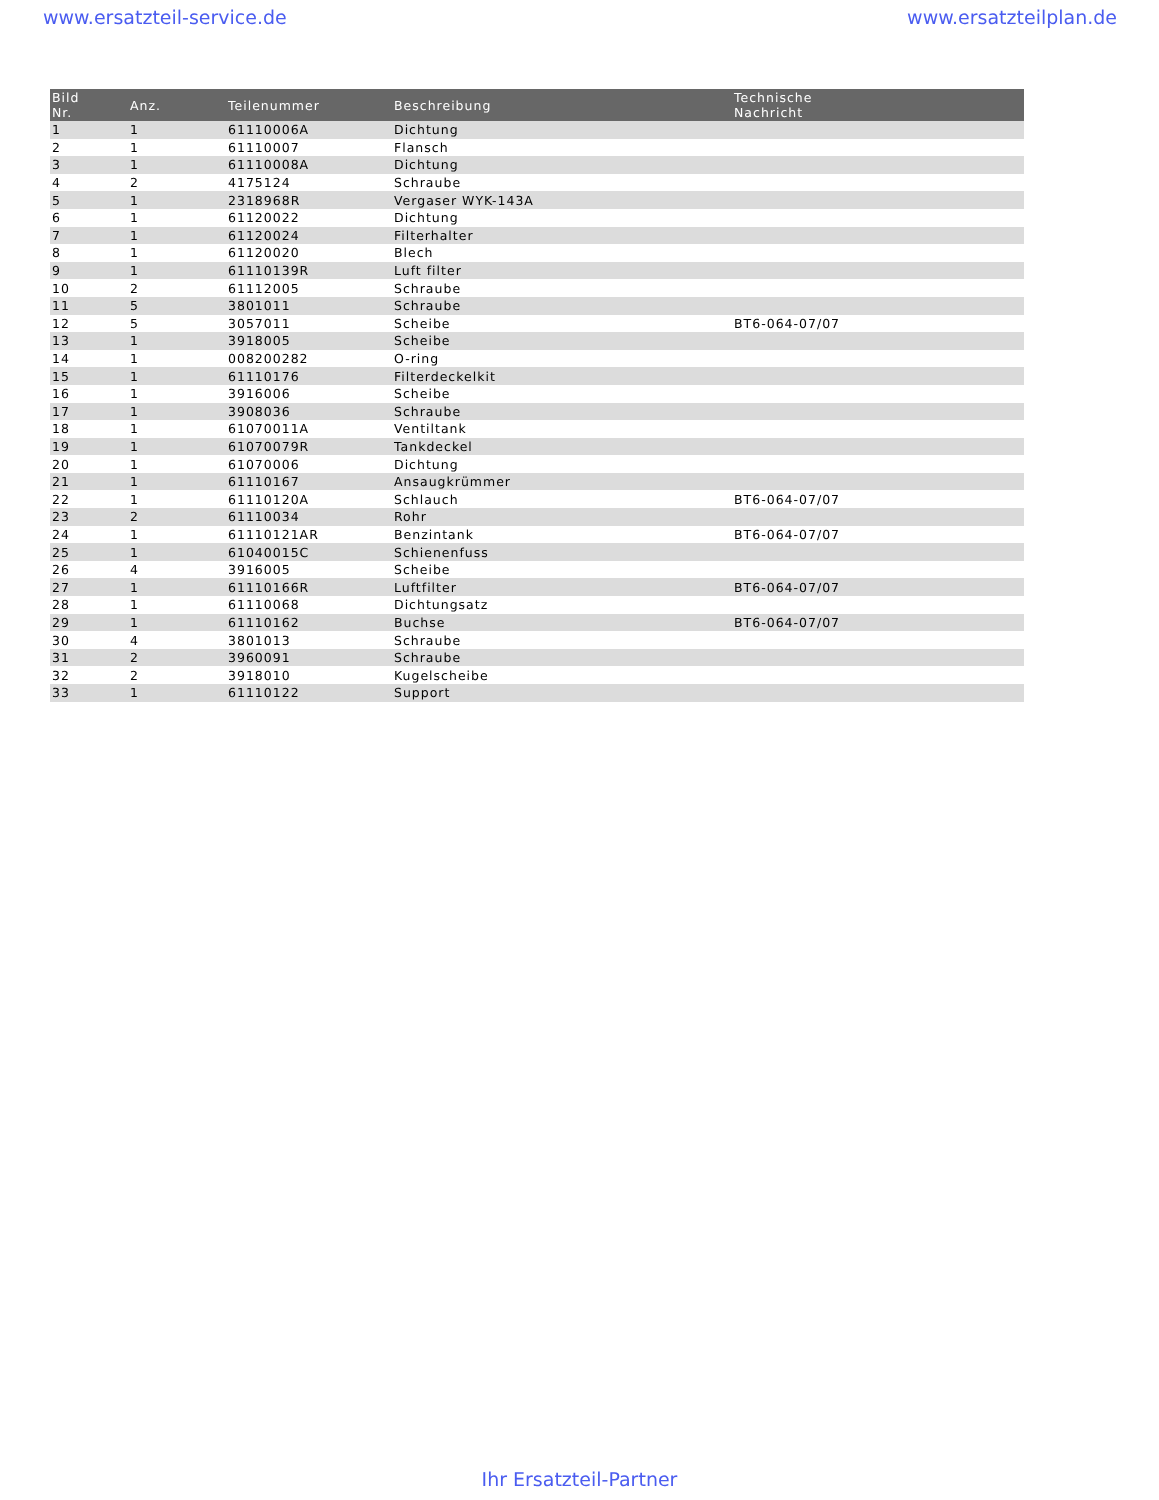www.ersatzteil-service.de www.ersatzteilplan.de
| Bild Nr. | Anz. | Teilenummer | Beschreibung | Technische Nachricht |
| --- | --- | --- | --- | --- |
| 1 | 1 | 61110006A | Dichtung | |
| 2 | 1 | 61110007 | Flansch | |
| 3 | 1 | 61110008A | Dichtung | |
| 4 | 2 | 4175124 | Schraube | |
| 5 | 1 | 2318968R | Vergaser WYK-143A | |
| 6 | 1 | 61120022 | Dichtung | |
| 7 | 1 | 61120024 | Filterhalter | |
| 8 | 1 | 61120020 | Blech | |
| 9 | 1 | 61110139R | Luft filter | |
| 10 | 2 | 61112005 | Schraube | |
| 11 | 5 | 3801011 | Schraube | |
| 12 | 5 | 3057011 | Scheibe | BT6-064-07/07 |
| 13 | 1 | 3918005 | Scheibe | |
| 14 | 1 | 008200282 | O-ring | |
| 15 | 1 | 61110176 | Filterdeckelkit | |
| 16 | 1 | 3916006 | Scheibe | |
| 17 | 1 | 3908036 | Schraube | |
| 18 | 1 | 61070011A | Ventiltank | |
| 19 | 1 | 61070079R | Tankdeckel | |
| 20 | 1 | 61070006 | Dichtung | |
| 21 | 1 | 61110167 | Ansaugkrümmer | |
| 22 | 1 | 61110120A | Schlauch | BT6-064-07/07 |
| 23 | 2 | 61110034 | Rohr | |
| 24 | 1 | 61110121AR | Benzintank | BT6-064-07/07 |
| 25 | 1 | 61040015C | Schienenfuss | |
| 26 | 4 | 3916005 | Scheibe | |
| 27 | 1 | 61110166R | Luftfilter | BT6-064-07/07 |
| 28 | 1 | 61110068 | Dichtungsatz | |
| 29 | 1 | 61110162 | Buchse | BT6-064-07/07 |
| 30 | 4 | 3801013 | Schraube | |
| 31 | 2 | 3960091 | Schraube | |
| 32 | 2 | 3918010 | Kugelscheibe | |
| 33 | 1 | 61110122 | Support | |
Ihr Ersatzteil-Partner